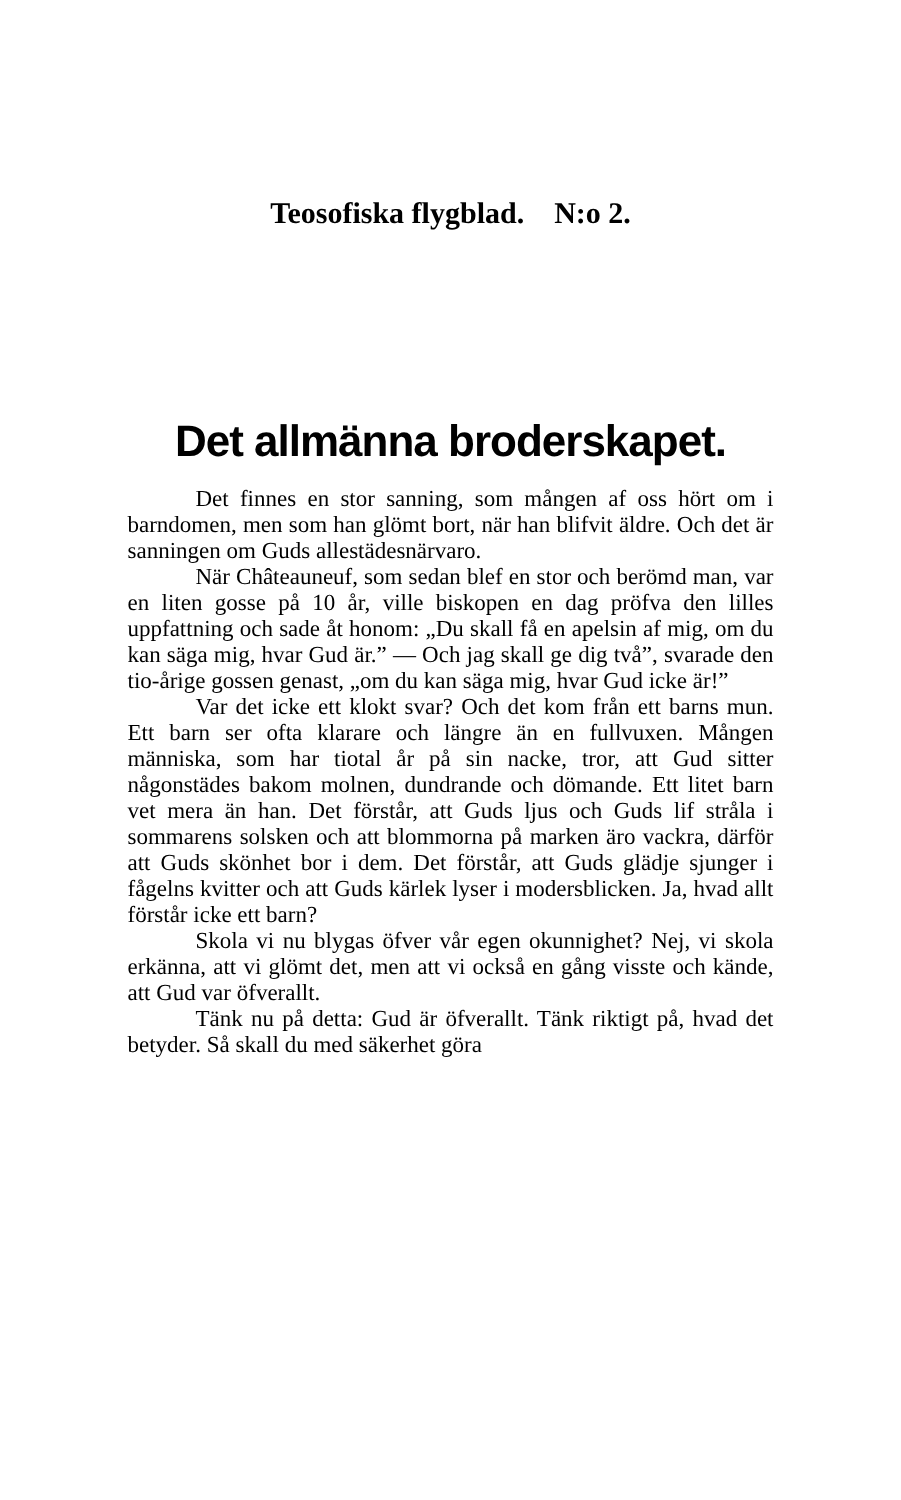Teosofiska flygblad. N:o 2.
Det allmänna broderskapet.
Det finnes en stor sanning, som mången af oss hört om i barndomen, men som han glömt bort, när han blifvit äldre. Och det är sanningen om Guds allestädesnärvaro.
När Châteauneuf, som sedan blef en stor och berömd man, var en liten gosse på 10 år, ville biskopen en dag pröfva den lilles uppfattning och sade åt honom: „Du skall få en apelsin af mig, om du kan säga mig, hvar Gud är.” — Och jag skall ge dig två”, svarade den tio-årige gossen genast, „om du kan säga mig, hvar Gud icke är!”
Var det icke ett klokt svar? Och det kom från ett barns mun. Ett barn ser ofta klarare och längre än en fullvuxen. Mången människa, som har tiotal år på sin nacke, tror, att Gud sitter någonstädes bakom molnen, dundrande och dömande. Ett litet barn vet mera än han. Det förstår, att Guds ljus och Guds lif stråla i sommarens solsken och att blommorna på marken äro vackra, därför att Guds skönhet bor i dem. Det förstår, att Guds glädje sjunger i fågelns kvitter och att Guds kärlek lyser i modersblicken. Ja, hvad allt förstår icke ett barn?
Skola vi nu blygas öfver vår egen okunnighet? Nej, vi skola erkänna, att vi glömt det, men att vi också en gång visste och kände, att Gud var öfverallt.
Tänk nu på detta: Gud är öfverallt. Tänk riktigt på, hvad det betyder. Så skall du med säkerhet göra